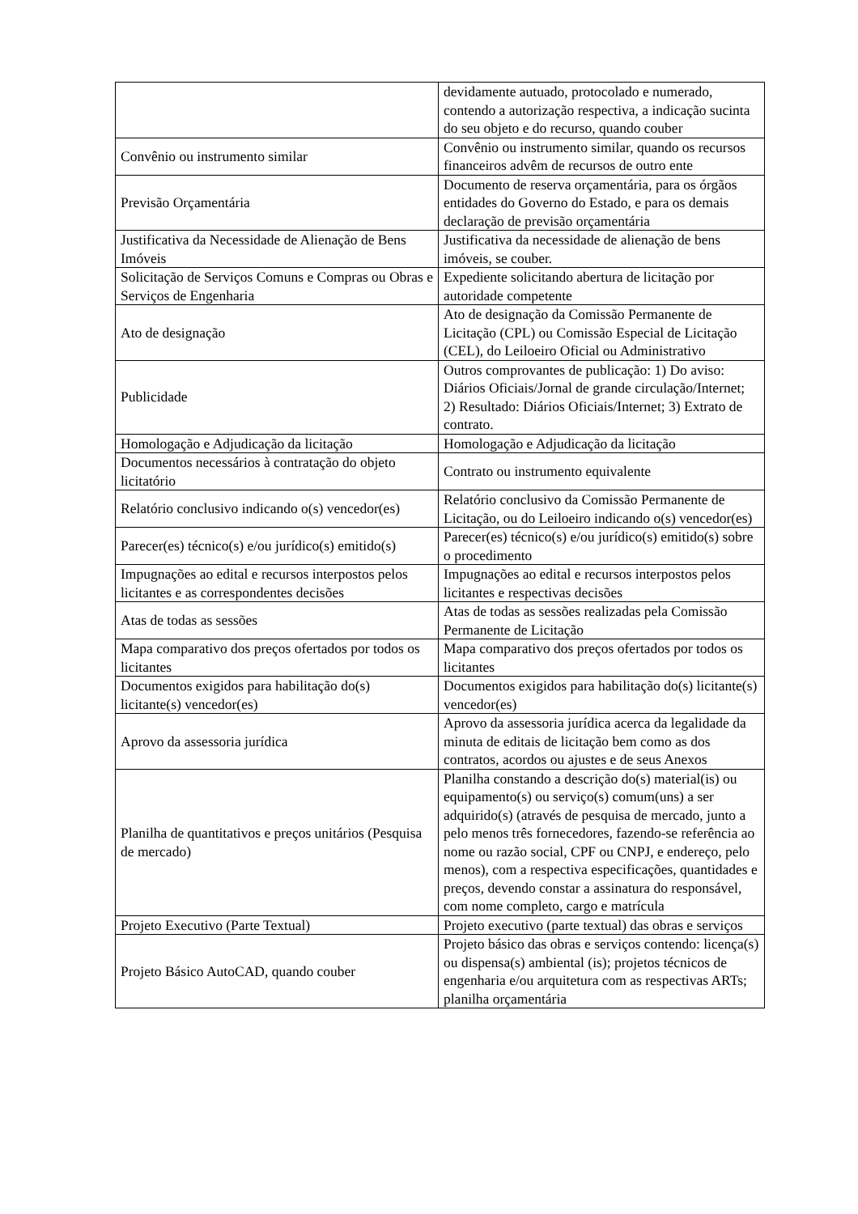| | devidamente autuado, protocolado e numerado, contendo a autorização respectiva, a indicação sucinta do seu objeto e do recurso, quando couber |
| Convênio ou instrumento similar | Convênio ou instrumento similar, quando os recursos financeiros advêm de recursos de outro ente |
| Previsão Orçamentária | Documento de reserva orçamentária, para os órgãos entidades do Governo do Estado, e para os demais declaração de previsão orçamentária |
| Justificativa da Necessidade de Alienação de Bens Imóveis | Justificativa da necessidade de alienação de bens imóveis, se couber. |
| Solicitação de Serviços Comuns e Compras ou Obras e Serviços de Engenharia | Expediente solicitando abertura de licitação por autoridade competente |
| Ato de designação | Ato de designação da Comissão Permanente de Licitação (CPL) ou Comissão Especial de Licitação (CEL), do Leiloeiro Oficial ou Administrativo |
| Publicidade | Outros comprovantes de publicação: 1) Do aviso: Diários Oficiais/Jornal de grande circulação/Internet; 2) Resultado: Diários Oficiais/Internet; 3) Extrato de contrato. |
| Homologação e Adjudicação da licitação | Homologação e Adjudicação da licitação |
| Documentos necessários à contratação do objeto licitatório | Contrato ou instrumento equivalente |
| Relatório conclusivo indicando o(s) vencedor(es) | Relatório conclusivo da Comissão Permanente de Licitação, ou do Leiloeiro indicando o(s) vencedor(es) |
| Parecer(es) técnico(s) e/ou jurídico(s) emitido(s) | Parecer(es) técnico(s) e/ou jurídico(s) emitido(s) sobre o procedimento |
| Impugnações ao edital e recursos interpostos pelos licitantes e as correspondentes decisões | Impugnações ao edital e recursos interpostos pelos licitantes e respectivas decisões |
| Atas de todas as sessões | Atas de todas as sessões realizadas pela Comissão Permanente de Licitação |
| Mapa comparativo dos preços ofertados por todos os licitantes | Mapa comparativo dos preços ofertados por todos os licitantes |
| Documentos exigidos para habilitação do(s) licitante(s) vencedor(es) | Documentos exigidos para habilitação do(s) licitante(s) vencedor(es) |
| Aprovo da assessoria jurídica | Aprovo da assessoria jurídica acerca da legalidade da minuta de editais de licitação bem como as dos contratos, acordos ou ajustes e de seus Anexos |
| Planilha de quantitativos e preços unitários (Pesquisa de mercado) | Planilha constando a descrição do(s) material(is) ou equipamento(s) ou serviço(s) comum(uns) a ser adquirido(s) (através de pesquisa de mercado, junto a pelo menos três fornecedores, fazendo-se referência ao nome ou razão social, CPF ou CNPJ, e endereço, pelo menos), com a respectiva especificações, quantidades e preços, devendo constar a assinatura do responsável, com nome completo, cargo e matrícula |
| Projeto Executivo (Parte Textual) | Projeto executivo (parte textual) das obras e serviços |
| Projeto Básico AutoCAD, quando couber | Projeto básico das obras e serviços contendo: licença(s) ou dispensa(s) ambiental (is); projetos técnicos de engenharia e/ou arquitetura com as respectivas ARTs; planilha orçamentária |